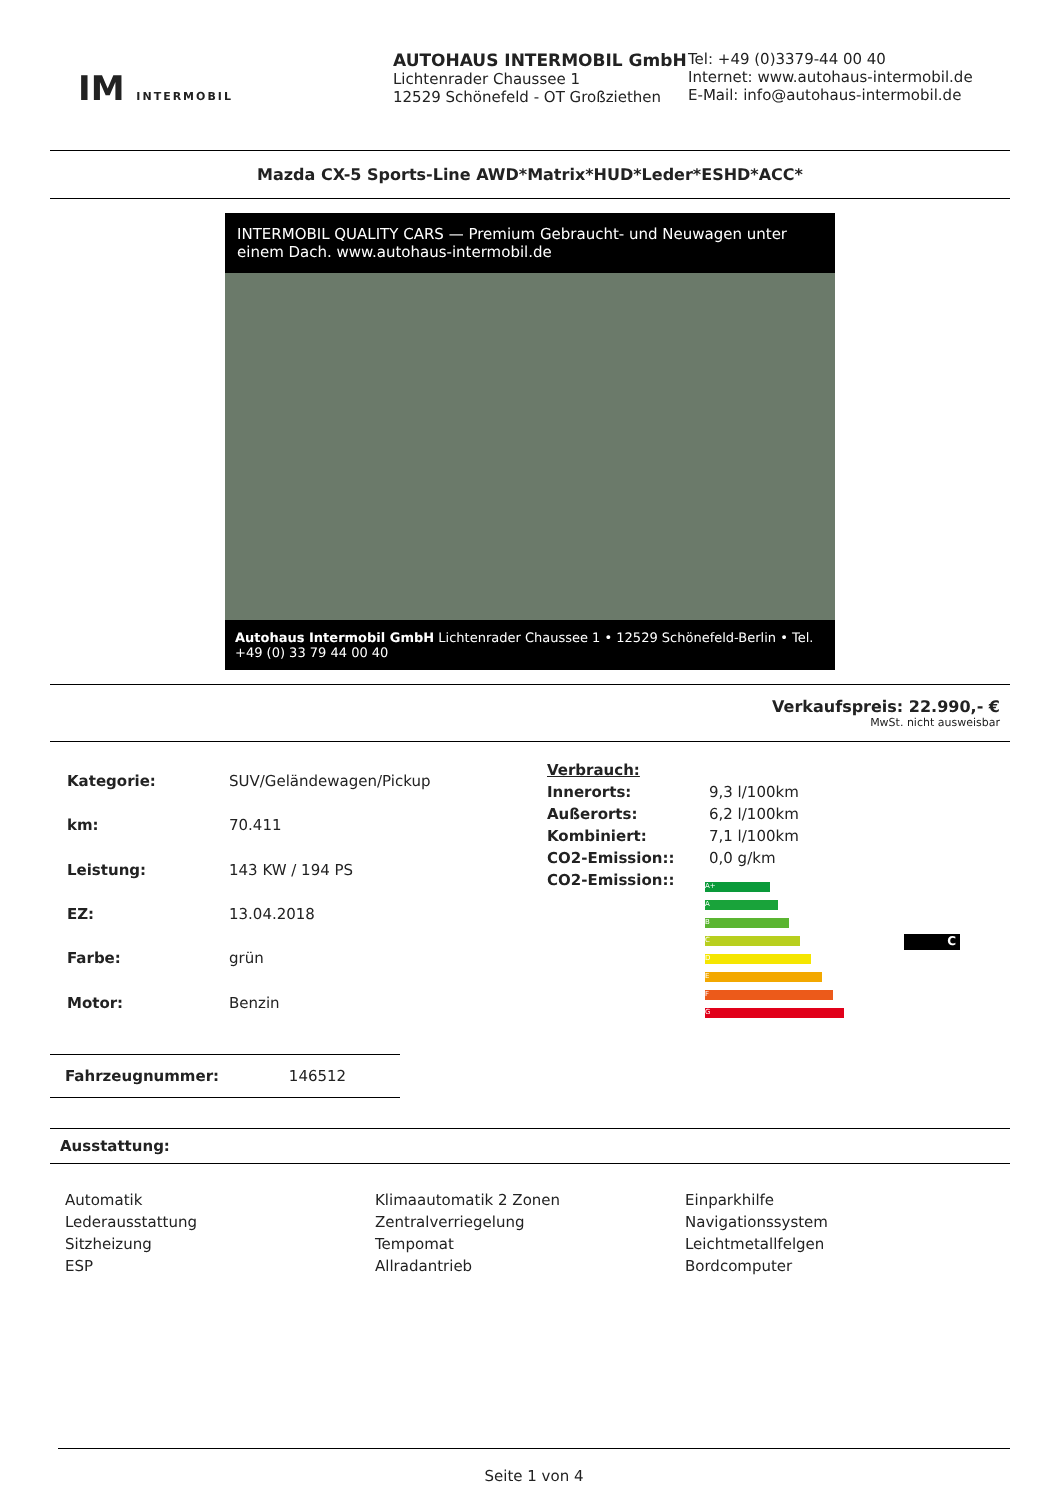IM INTERMOBIL
AUTOHAUS INTERMOBIL GmbH
Lichtenrader Chaussee 1
12529 Schönefeld - OT Großziethen
Tel: +49 (0)3379-44 00 40
Internet: www.autohaus-intermobil.de
E-Mail: info@autohaus-intermobil.de
Mazda CX-5 Sports-Line AWD*Matrix*HUD*Leder*ESHD*ACC*
INTERMOBIL QUALITY CARS — Premium Gebraucht- und Neuwagen unter einem Dach. www.autohaus-intermobil.de
Autohaus Intermobil GmbH Lichtenrader Chaussee 1 • 12529 Schönefeld-Berlin • Tel. +49 (0) 33 79 44 00 40
Verkaufspreis: 22.990,- €
MwSt. nicht ausweisbar
| Kategorie: | SUV/Geländewagen/Pickup |
| km: | 70.411 |
| Leistung: | 143 KW / 194 PS |
| EZ: | 13.04.2018 |
| Farbe: | grün |
| Motor: | Benzin |
| Verbrauch: | |
| Innerorts: | 9,3 l/100km |
| Außerorts: | 6,2 l/100km |
| Kombiniert: | 7,1 l/100km |
| CO2-Emission:: | 0,0 g/km |
| CO2-Emission:: | |
A+
A
B
C
D
E
F
G
C
Fahrzeugnummer: 146512
Ausstattung:
Automatik
Lederausstattung
Sitzheizung
ESP
Klimaautomatik 2 Zonen
Zentralverriegelung
Tempomat
Allradantrieb
Einparkhilfe
Navigationssystem
Leichtmetallfelgen
Bordcomputer
Seite 1 von 4